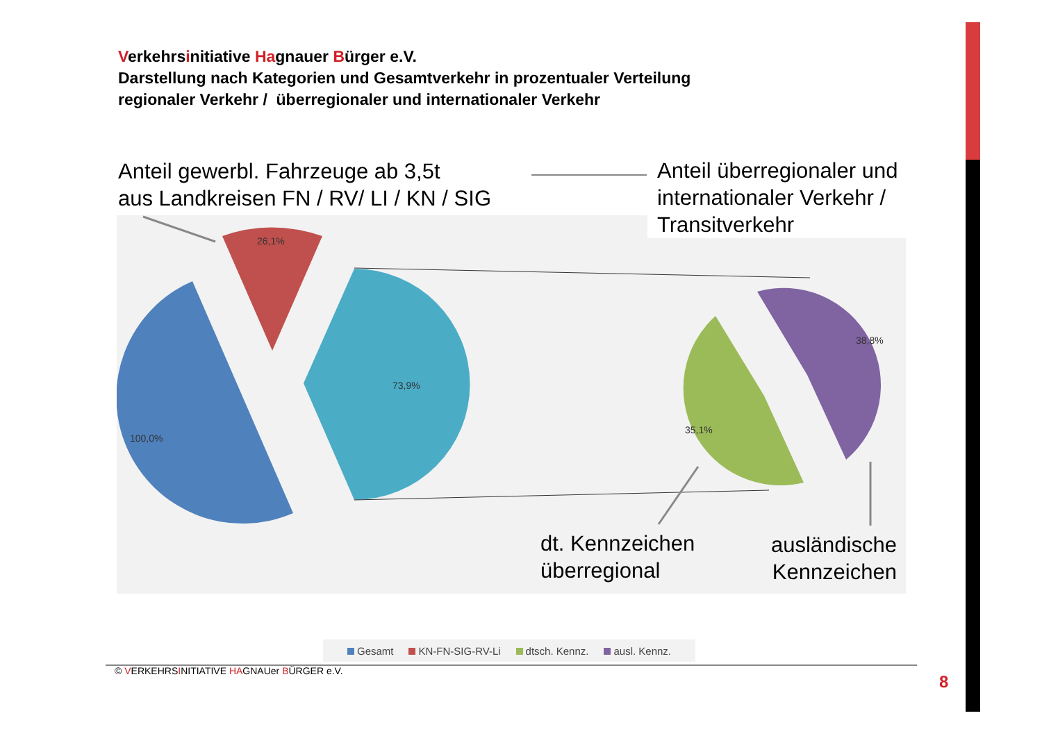Verkehrsinitiative Hagnauer Bürger e.V.
Darstellung nach Kategorien und Gesamtverkehr in prozentualer Verteilung
regionaler Verkehr / überregionaler und internationaler Verkehr
26,1%
73,9%
100,0%
35,1%
38,8%
Anteil gewerbl. Fahrzeuge ab 3,5t
aus Landkreisen FN / RV/ LI / KN / SIG
Anteil überregionaler und internationaler Verkehr / Transitverkehr
dt. Kennzeichen
überregional
ausländische
Kennzeichen
Gesamt KN-FN-SIG-RV-Li dtsch. Kennz. ausl. Kennz.
© VERKEHRSINITIATIVE HAGNAUer BÜRGER e.V.
8